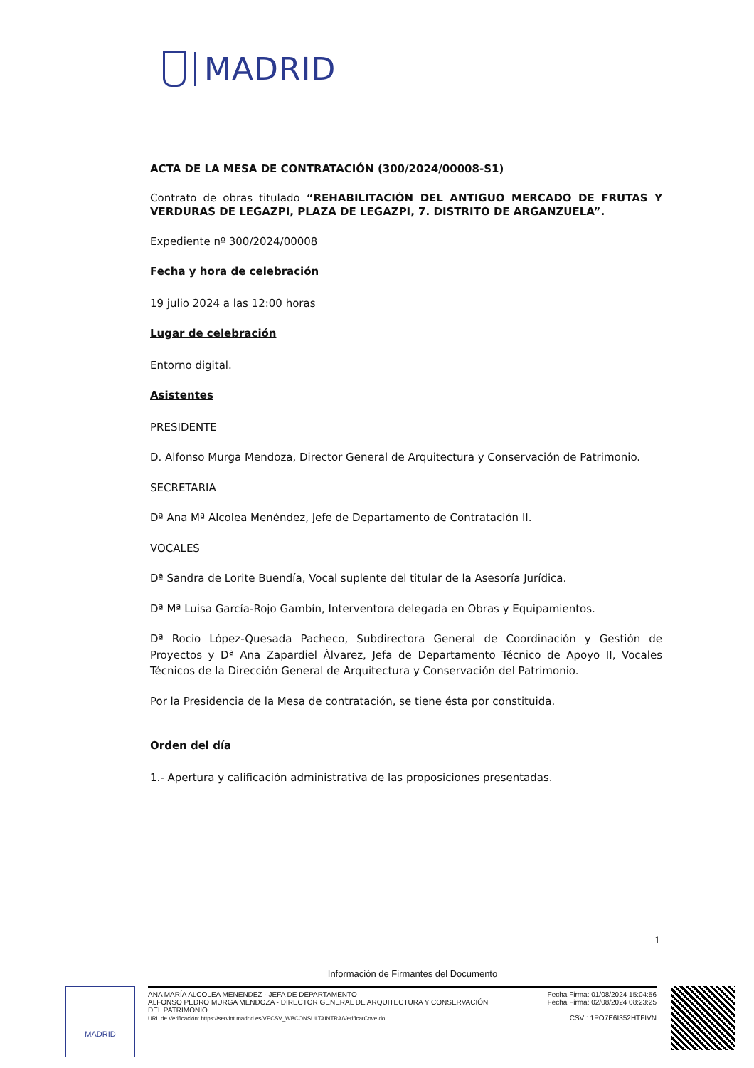MADRID
ACTA DE LA MESA DE CONTRATACIÓN (300/2024/00008-S1)
Contrato de obras titulado “REHABILITACIÓN DEL ANTIGUO MERCADO DE FRUTAS Y VERDURAS DE LEGAZPI, PLAZA DE LEGAZPI, 7. DISTRITO DE ARGANZUELA”.
Expediente nº 300/2024/00008
Fecha y hora de celebración
19 julio 2024 a las 12:00 horas
Lugar de celebración
Entorno digital.
Asistentes
PRESIDENTE
D. Alfonso Murga Mendoza, Director General de Arquitectura y Conservación de Patrimonio.
SECRETARIA
Dª Ana Mª Alcolea Menéndez, Jefe de Departamento de Contratación II.
VOCALES
Dª Sandra de Lorite Buendía, Vocal suplente del titular de la Asesoría Jurídica.
Dª Mª Luisa García-Rojo Gambín, Interventora delegada en Obras y Equipamientos.
Dª Rocio López-Quesada Pacheco, Subdirectora General de Coordinación y Gestión de Proyectos y Dª Ana Zapardiel Álvarez, Jefa de Departamento Técnico de Apoyo II, Vocales Técnicos de la Dirección General de Arquitectura y Conservación del Patrimonio.
Por la Presidencia de la Mesa de contratación, se tiene ésta por constituida.
Orden del día
1.- Apertura y calificación administrativa de las proposiciones presentadas.
1
Información de Firmantes del Documento
MADRID
ANA MARÍA ALCOLEA MENENDEZ - JEFA DE DEPARTAMENTO
ALFONSO PEDRO MURGA MENDOZA - DIRECTOR GENERAL DE ARQUITECTURA Y CONSERVACIÓN
DEL PATRIMONIO
URL de Verificación: https://servint.madrid.es/VECSV_WBCONSULTAINTRA/VerificarCove.do
Fecha Firma: 01/08/2024 15:04:56
Fecha Firma: 02/08/2024 08:23:25
CSV : 1PO7E6I352HTFIVN